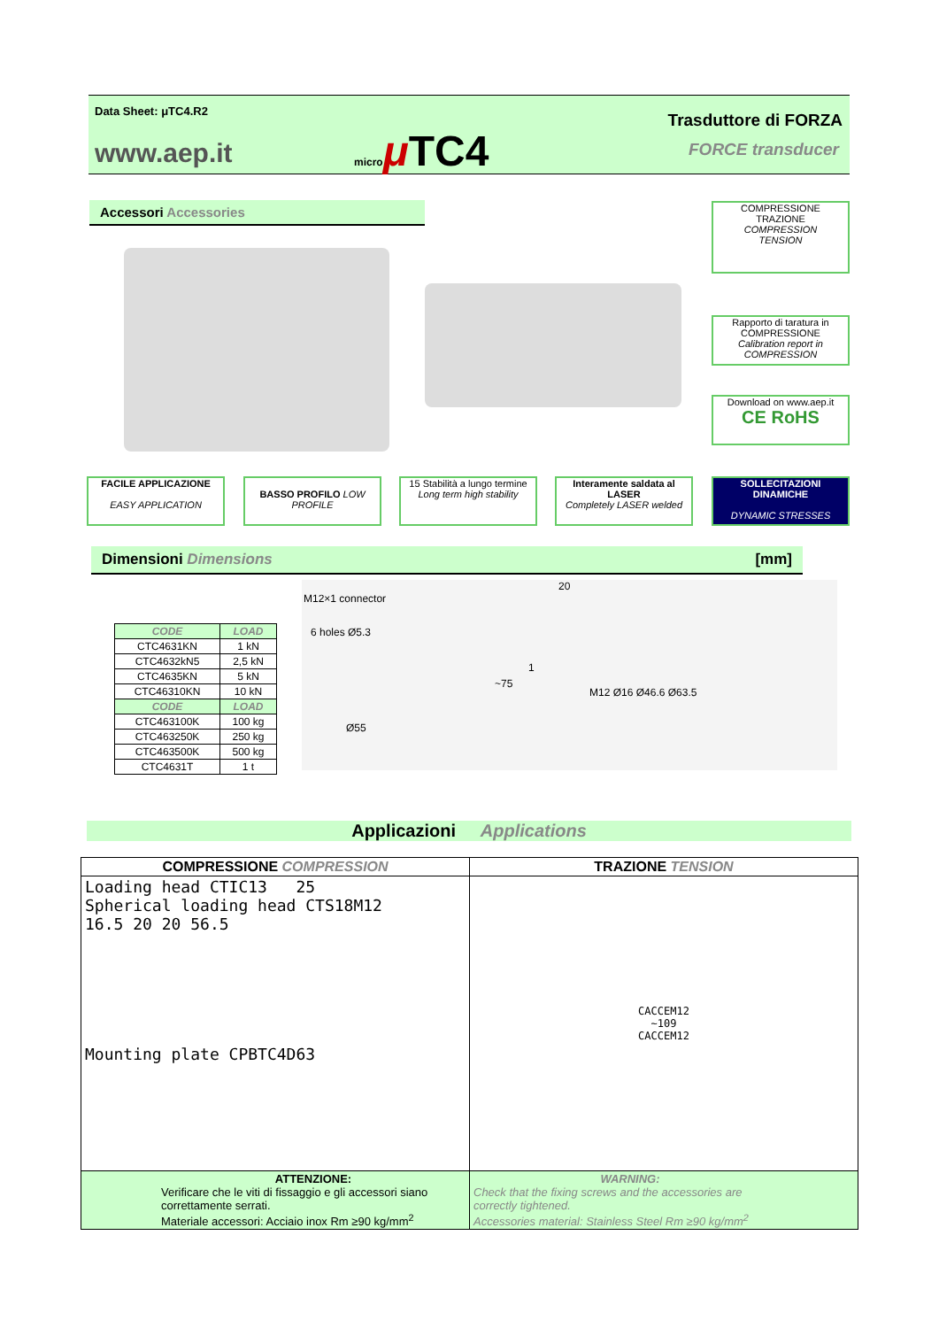Data Sheet: μTC4.R2
www.aep.it micro μ TC4
Trasduttore di FORZA
FORCE transducer
Accessori Accessories
COMPRESSIONE
TRAZIONE
COMPRESSION
TENSION
Rapporto di taratura in COMPRESSIONE
Calibration report in COMPRESSION
Download on www.aep.it
CE RoHS
FACILE APPLICAZIONE
EASY APPLICATION
BASSO PROFILO LOW PROFILE
15 Stabilità a lungo termine
Long term high stability
Interamente saldata al LASER
Completely LASER welded
SOLLECITAZIONI DINAMICHE
DYNAMIC STRESSES
Dimensioni Dimensions [mm]
| CODE | LOAD |
| --- | --- |
| CTC4631KN | 1 kN |
| CTC4632kN5 | 2,5 kN |
| CTC4635KN | 5 kN |
| CTC46310KN | 10 kN |
| CODE | LOAD |
| CTC463100K | 100 kg |
| CTC463250K | 250 kg |
| CTC463500K | 500 kg |
| CTC4631T | 1 t |
M12×1 connector
6 holes Ø5.3
Ø55
~75
20
1
M12 Ø16 Ø46.6 Ø63.5
Applicazioni Applications
| COMPRESSIONE COMPRESSION | TRAZIONE TENSION |
| --- | --- |
| Loading head CTIC13 25 Spherical loading head CTS18M12 16.5 20 20 56.5 Mounting plate CPBTC4D63 | CACCEM12 ~109 CACCEM12 |
| ATTENZIONE: Verificare che le viti di fissaggio e gli accessori siano correttamente serrati. Materiale accessori: Acciaio inox Rm ≥90 kg/mm<sup>2</sup> | WARNING: Check that the fixing screws and the accessories are correctly tightened. Accessories material: Stainless Steel Rm ≥90 kg/mm<sup>2</sup> |